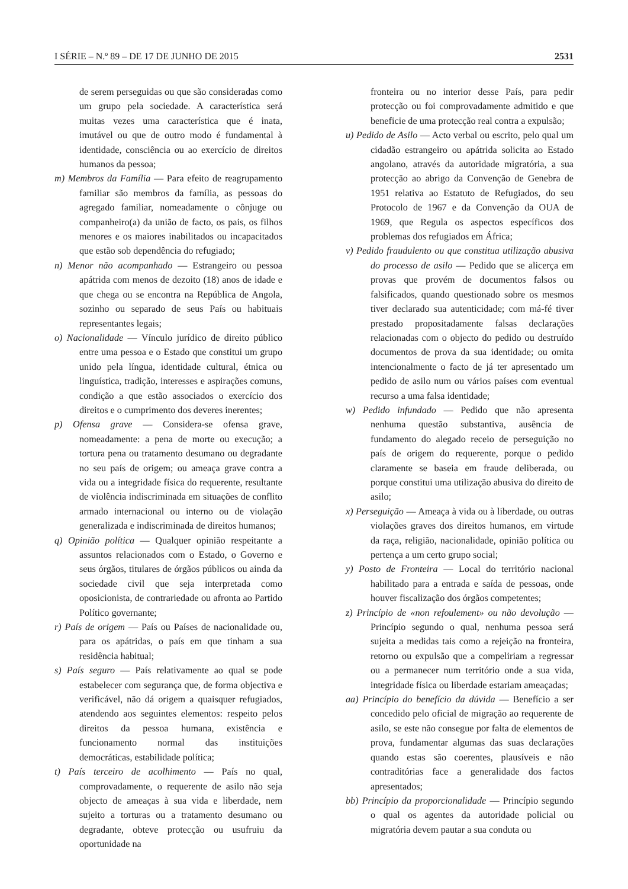I SÉRIE – N.º 89 – DE 17 DE JUNHO DE 2015 2531
de serem perseguidas ou que são consideradas como um grupo pela sociedade. A característica será muitas vezes uma característica que é inata, imutável ou que de outro modo é fundamental à identidade, consciência ou ao exercício de direitos humanos da pessoa;
m) Membros da Família — Para efeito de reagrupamento familiar são membros da família, as pessoas do agregado familiar, nomeadamente o cônjuge ou companheiro(a) da união de facto, os pais, os filhos menores e os maiores inabilitados ou incapacitados que estão sob dependência do refugiado;
n) Menor não acompanhado — Estrangeiro ou pessoa apátrida com menos de dezoito (18) anos de idade e que chega ou se encontra na República de Angola, sozinho ou separado de seus País ou habituais representantes legais;
o) Nacionalidade — Vínculo jurídico de direito público entre uma pessoa e o Estado que constitui um grupo unido pela língua, identidade cultural, étnica ou linguística, tradição, interesses e aspirações comuns, condição a que estão associados o exercício dos direitos e o cumprimento dos deveres inerentes;
p) Ofensa grave — Considera-se ofensa grave, nomeadamente: a pena de morte ou execução; a tortura pena ou tratamento desumano ou degradante no seu país de origem; ou ameaça grave contra a vida ou a integridade física do requerente, resultante de violência indiscriminada em situações de conflito armado internacional ou interno ou de violação generalizada e indiscriminada de direitos humanos;
q) Opinião política — Qualquer opinião respeitante a assuntos relacionados com o Estado, o Governo e seus órgãos, titulares de órgãos públicos ou ainda da sociedade civil que seja interpretada como oposicionista, de contrariedade ou afronta ao Partido Político governante;
r) País de origem — País ou Países de nacionalidade ou, para os apátridas, o país em que tinham a sua residência habitual;
s) País seguro — País relativamente ao qual se pode estabelecer com segurança que, de forma objectiva e verificável, não dá origem a quaisquer refugiados, atendendo aos seguintes elementos: respeito pelos direitos da pessoa humana, existência e funcionamento normal das instituições democráticas, estabilidade política;
t) País terceiro de acolhimento — País no qual, comprovadamente, o requerente de asilo não seja objecto de ameaças à sua vida e liberdade, nem sujeito a torturas ou a tratamento desumano ou degradante, obteve protecção ou usufruiu da oportunidade na
fronteira ou no interior desse País, para pedir protecção ou foi comprovadamente admitido e que beneficie de uma protecção real contra a expulsão;
u) Pedido de Asilo — Acto verbal ou escrito, pelo qual um cidadão estrangeiro ou apátrida solicita ao Estado angolano, através da autoridade migratória, a sua protecção ao abrigo da Convenção de Genebra de 1951 relativa ao Estatuto de Refugiados, do seu Protocolo de 1967 e da Convenção da OUA de 1969, que Regula os aspectos específicos dos problemas dos refugiados em África;
v) Pedido fraudulento ou que constitua utilização abusiva do processo de asilo — Pedido que se alicerça em provas que provém de documentos falsos ou falsificados, quando questionado sobre os mesmos tiver declarado sua autenticidade; com má-fé tiver prestado propositadamente falsas declarações relacionadas com o objecto do pedido ou destruído documentos de prova da sua identidade; ou omita intencionalmente o facto de já ter apresentado um pedido de asilo num ou vários países com eventual recurso a uma falsa identidade;
w) Pedido infundado — Pedido que não apresenta nenhuma questão substantiva, ausência de fundamento do alegado receio de perseguição no país de origem do requerente, porque o pedido claramente se baseia em fraude deliberada, ou porque constitui uma utilização abusiva do direito de asilo;
x) Perseguição — Ameaça à vida ou à liberdade, ou outras violações graves dos direitos humanos, em virtude da raça, religião, nacionalidade, opinião política ou pertença a um certo grupo social;
y) Posto de Fronteira — Local do território nacional habilitado para a entrada e saída de pessoas, onde houver fiscalização dos órgãos competentes;
z) Princípio de «non refoulement» ou não devolução — Princípio segundo o qual, nenhuma pessoa será sujeita a medidas tais como a rejeição na fronteira, retorno ou expulsão que a compeliriam a regressar ou a permanecer num território onde a sua vida, integridade física ou liberdade estariam ameaçadas;
aa) Princípio do benefício da dúvida — Benefício a ser concedido pelo oficial de migração ao requerente de asilo, se este não consegue por falta de elementos de prova, fundamentar algumas das suas declarações quando estas são coerentes, plausíveis e não contraditórias face a generalidade dos factos apresentados;
bb) Princípio da proporcionalidade — Princípio segundo o qual os agentes da autoridade policial ou migratória devem pautar a sua conduta ou